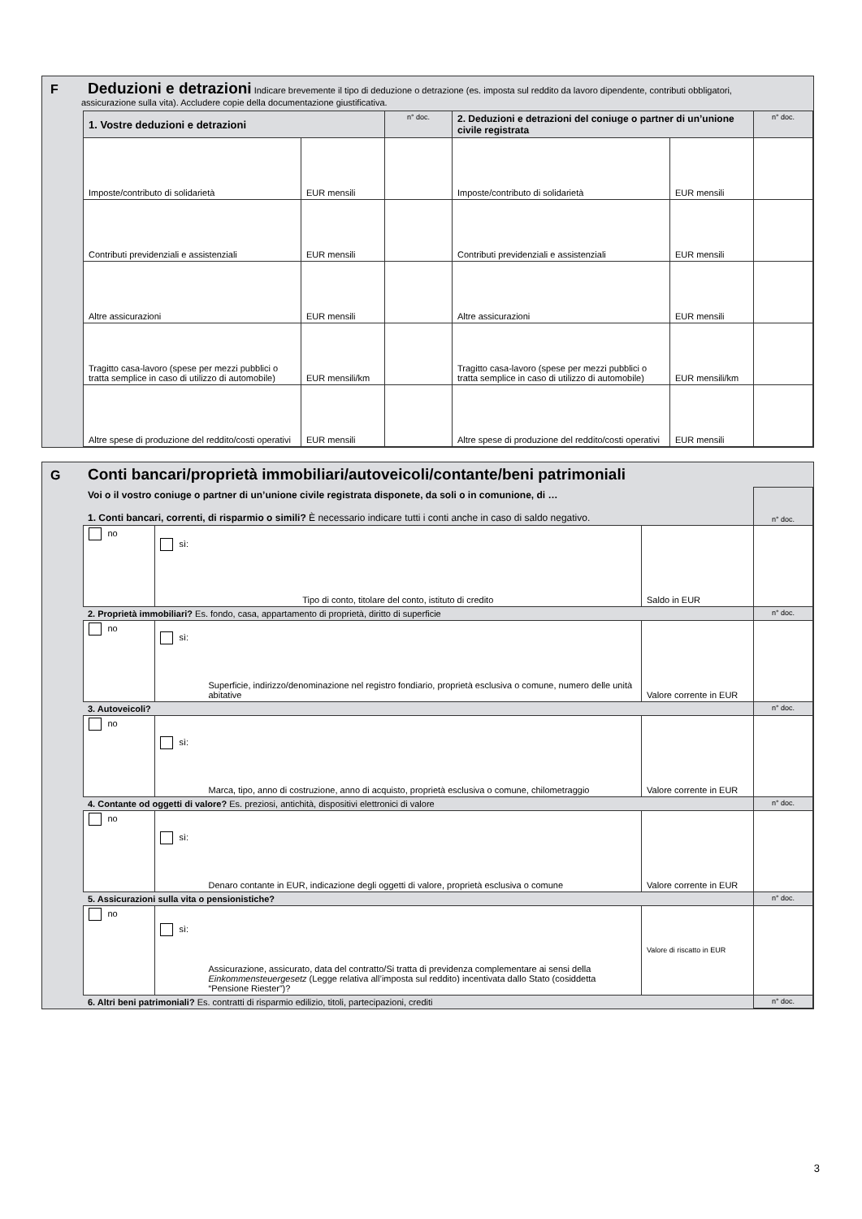F
Deduzioni e detrazioni
Indicare brevemente il tipo di deduzione o detrazione (es. imposta sul reddito da lavoro dipendente, contributi obbligatori,
assicurazione sulla vita). Accludere copie della documentazione giustificativa.
| | 1. Vostre deduzioni e detrazioni | | n° doc. | 2. Deduzioni e detrazioni del coniuge o partner di un’unione civile registrata | | n° doc. |
| | Imposte/contributo di solidarietà | EUR mensili | | Imposte/contributo di solidarietà | EUR mensili | |
| | Contributi previdenziali e assistenziali | EUR mensili | | Contributi previdenziali e assistenziali | EUR mensili | |
| | Altre assicurazioni | EUR mensili | | Altre assicurazioni | EUR mensili | |
| | Tragitto casa-lavoro (spese per mezzi pubblici o tratta semplice in caso di utilizzo di automobile) | EUR mensili/km | | Tragitto casa-lavoro (spese per mezzi pubblici o tratta semplice in caso di utilizzo di automobile) | EUR mensili/km | |
| | Altre spese di produzione del reddito/costi operativi | EUR mensili | | Altre spese di produzione del reddito/costi operativi | EUR mensili | |
G
Conti bancari/proprietà immobiliari/autoveicoli/contante/beni patrimoniali
| | Voi o il vostro coniuge o partner di un’unione civile registrata disponete, da soli o in comunione, di … 1. Conti bancari, correnti, di risparmio o simili? È necessario indicare tutti i conti anche in caso di saldo negativo. | | | n° doc. |
| | no | sì: Tipo di conto, titolare del conto, istituto di credito | Saldo in EUR | |
| | 2. Proprietà immobiliari? Es. fondo, casa, appartamento di proprietà, diritto di superficie | | | n° doc. |
| | no | sì: Superficie, indirizzo/denominazione nel registro fondiario, proprietà esclusiva o comune, numero delle unità abitative | Valore corrente in EUR | |
| | 3. Autoveicoli? | | | n° doc. |
| | no | sì: Marca, tipo, anno di costruzione, anno di acquisto, proprietà esclusiva o comune, chilometraggio | Valore corrente in EUR | |
| | 4. Contante od oggetti di valore? Es. preziosi, antichità, dispositivi elettronici di valore | | | n° doc. |
| | no | sì: Denaro contante in EUR, indicazione degli oggetti di valore, proprietà esclusiva o comune | Valore corrente in EUR | |
| | 5. Assicurazioni sulla vita o pensionistiche? | | | n° doc. |
| | no | sì: Assicurazione, assicurato, data del contratto/Si tratta di previdenza complementare ai sensi della Einkommensteuergesetz (Legge relativa all’imposta sul reddito) incentivata dallo Stato (cosiddetta “Pensione Riester”)? | Valore di riscatto in EUR | |
| | 6. Altri beni patrimoniali? Es. contratti di risparmio edilizio, titoli, partecipazioni, crediti | | | n° doc. |
3